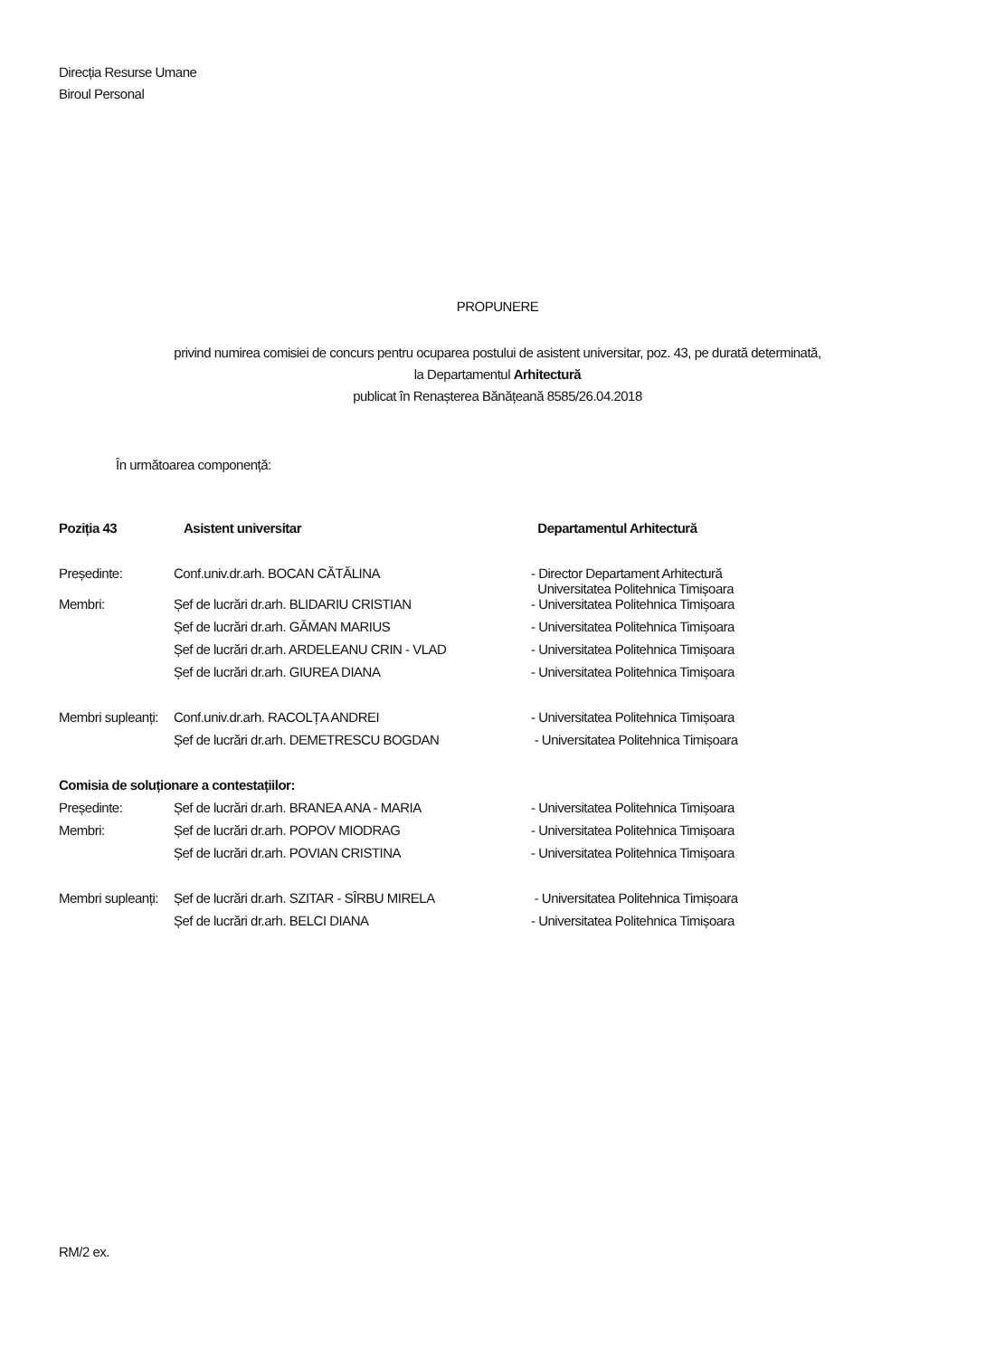Direcția Resurse Umane
Biroul Personal
PROPUNERE
privind numirea comisiei de concurs pentru ocuparea postului de asistent universitar, poz. 43, pe durată determinată,
la Departamentul Arhitectură
publicat în Renașterea Bănățeană 8585/26.04.2018
În următoarea componență:
| Poziția 43 | Asistent universitar | Departamentul Arhitectură |
| --- | --- | --- |
| Președinte: | Conf.univ.dr.arh. BOCAN CĂTĂLINA | - Director Departament Arhitectură Universitatea Politehnica Timișoara |
| Membri: | Șef de lucrări dr.arh. BLIDARIU CRISTIAN | - Universitatea Politehnica Timișoara |
| | Șef de lucrări dr.arh. GĂMAN MARIUS | - Universitatea Politehnica Timișoara |
| | Șef de lucrări dr.arh. ARDELEANU CRIN - VLAD | - Universitatea Politehnica Timișoara |
| | Șef de lucrări dr.arh. GIUREA DIANA | - Universitatea Politehnica Timișoara |
| Membri supleanți: | Conf.univ.dr.arh. RACOLȚA ANDREI | - Universitatea Politehnica Timișoara |
| | Șef de lucrări dr.arh. DEMETRESCU BOGDAN | - Universitatea Politehnica Timișoara |
| Comisia de soluționare a contestațiilor: | | |
| Președinte: | Șef de lucrări dr.arh. BRANEA ANA - MARIA | - Universitatea Politehnica Timișoara |
| Membri: | Șef de lucrări dr.arh. POPOV MIODRAG | - Universitatea Politehnica Timișoara |
| | Șef de lucrări dr.arh. POVIAN CRISTINA | - Universitatea Politehnica Timișoara |
| Membri supleanți: | Șef de lucrări dr.arh. SZITAR - SÎRBU MIRELA | - Universitatea Politehnica Timișoara |
| | Șef de lucrări dr.arh. BELCI DIANA | - Universitatea Politehnica Timișoara |
RM/2 ex.